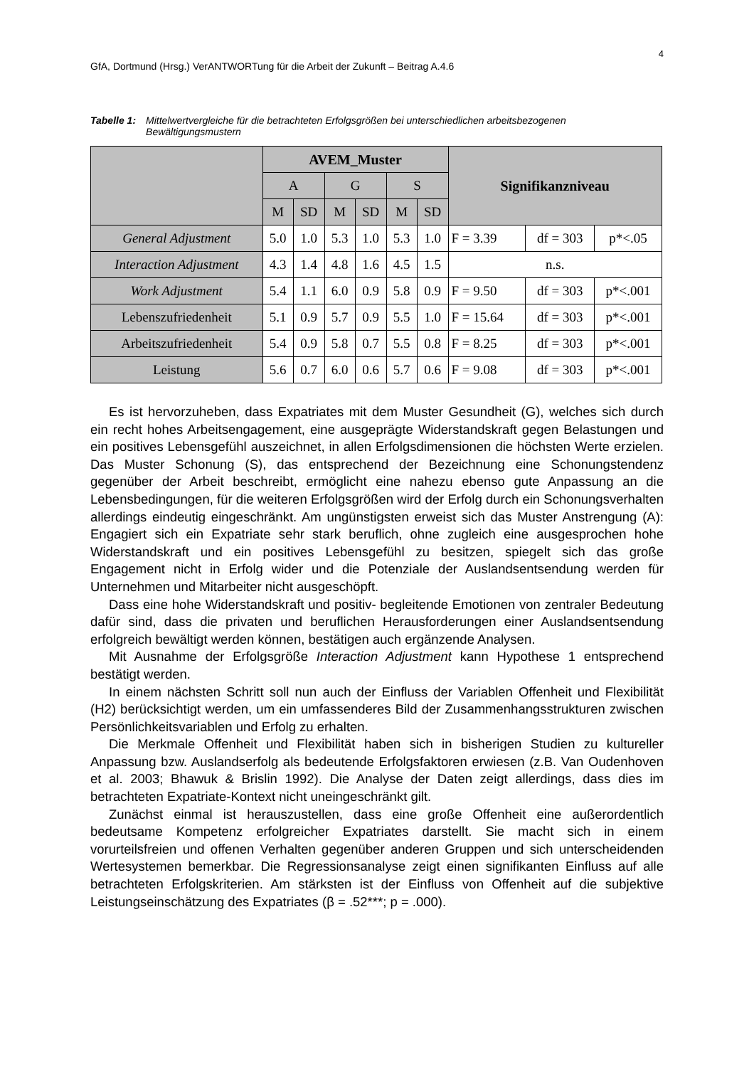4
GfA, Dortmund (Hrsg.) VerANTWORTung für die Arbeit der Zukunft – Beitrag A.4.6
Tabelle 1: Mittelwertvergleiche für die betrachteten Erfolgsgrößen bei unterschiedlichen arbeitsbezogenen Bewältigungsmustern
| | AVEM_Muster | | | | | | Signifikanzniveau | | |
| --- | --- | --- | --- | --- | --- | --- | --- | --- | --- |
| | A | | G | | S | | | | |
| | M | SD | M | SD | M | SD | | | |
| General Adjustment | 5.0 | 1.0 | 5.3 | 1.0 | 5.3 | 1.0 | F = 3.39 | df = 303 | p*<.05 |
| Interaction Adjustment | 4.3 | 1.4 | 4.8 | 1.6 | 4.5 | 1.5 | n.s. | | |
| Work Adjustment | 5.4 | 1.1 | 6.0 | 0.9 | 5.8 | 0.9 | F = 9.50 | df = 303 | p*<.001 |
| Lebenszufriedenheit | 5.1 | 0.9 | 5.7 | 0.9 | 5.5 | 1.0 | F = 15.64 | df = 303 | p*<.001 |
| Arbeitszufriedenheit | 5.4 | 0.9 | 5.8 | 0.7 | 5.5 | 0.8 | F = 8.25 | df = 303 | p*<.001 |
| Leistung | 5.6 | 0.7 | 6.0 | 0.6 | 5.7 | 0.6 | F = 9.08 | df = 303 | p*<.001 |
Es ist hervorzuheben, dass Expatriates mit dem Muster Gesundheit (G), welches sich durch ein recht hohes Arbeitsengagement, eine ausgeprägte Widerstandskraft gegen Belastungen und ein positives Lebensgefühl auszeichnet, in allen Erfolgsdimensionen die höchsten Werte erzielen. Das Muster Schonung (S), das entsprechend der Bezeichnung eine Schonungstendenz gegenüber der Arbeit beschreibt, ermöglicht eine nahezu ebenso gute Anpassung an die Lebensbedingungen, für die weiteren Erfolgsgrößen wird der Erfolg durch ein Schonungsverhalten allerdings eindeutig eingeschränkt. Am ungünstigsten erweist sich das Muster Anstrengung (A): Engagiert sich ein Expatriate sehr stark beruflich, ohne zugleich eine ausgesprochen hohe Widerstandskraft und ein positives Lebensgefühl zu besitzen, spiegelt sich das große Engagement nicht in Erfolg wider und die Potenziale der Auslandsentsendung werden für Unternehmen und Mitarbeiter nicht ausgeschöpft.
Dass eine hohe Widerstandskraft und positiv- begleitende Emotionen von zentraler Bedeutung dafür sind, dass die privaten und beruflichen Herausforderungen einer Auslandsentsendung erfolgreich bewältigt werden können, bestätigen auch ergänzende Analysen.
Mit Ausnahme der Erfolgsgröße Interaction Adjustment kann Hypothese 1 entsprechend bestätigt werden.
In einem nächsten Schritt soll nun auch der Einfluss der Variablen Offenheit und Flexibilität (H2) berücksichtigt werden, um ein umfassenderes Bild der Zusammenhangsstrukturen zwischen Persönlichkeitsvariablen und Erfolg zu erhalten.
Die Merkmale Offenheit und Flexibilität haben sich in bisherigen Studien zu kultureller Anpassung bzw. Auslandserfolg als bedeutende Erfolgsfaktoren erwiesen (z.B. Van Oudenhoven et al. 2003; Bhawuk & Brislin 1992). Die Analyse der Daten zeigt allerdings, dass dies im betrachteten Expatriate-Kontext nicht uneingeschränkt gilt.
Zunächst einmal ist herauszustellen, dass eine große Offenheit eine außerordentlich bedeutsame Kompetenz erfolgreicher Expatriates darstellt. Sie macht sich in einem vorurteilsfreien und offenen Verhalten gegenüber anderen Gruppen und sich unterscheidenden Wertesystemen bemerkbar. Die Regressionsanalyse zeigt einen signifikanten Einfluss auf alle betrachteten Erfolgskriterien. Am stärksten ist der Einfluss von Offenheit auf die subjektive Leistungseinschätzung des Expatriates (β = .52***; p = .000).